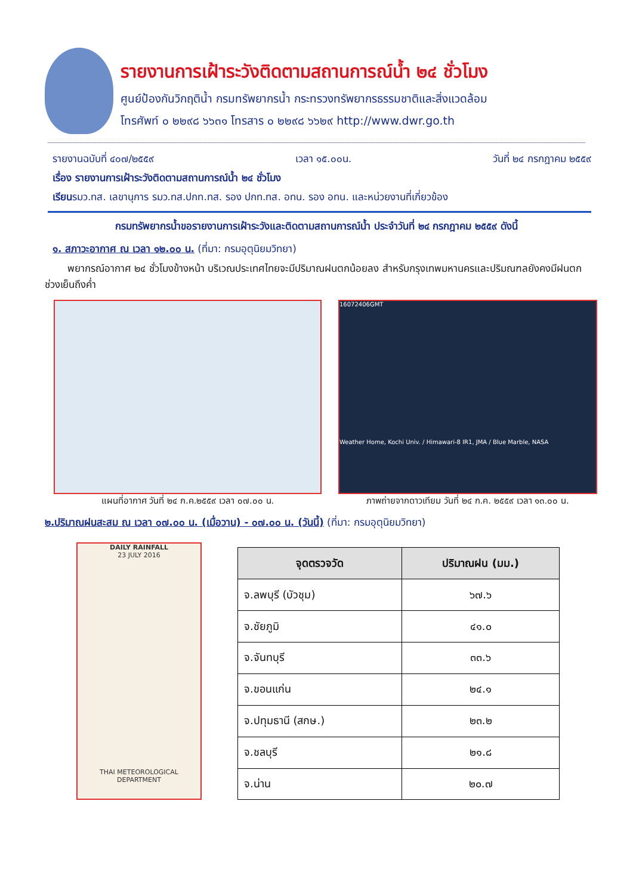รายงานการเฝ้าระวังติดตามสถานการณ์น้ำ ๒๔ ชั่วโมง
ศูนย์ป้องกันวิกฤติน้ำ กรมทรัพยากรน้ำ กระทรวงทรัพยากรธรรมชาติและสิ่งแวดล้อม
โทรศัพท์ ๐ ๒๒๙๘ ๖๖๓๑ โทรสาร ๐ ๒๒๙๘ ๖๖๒๙ http://www.dwr.go.th
รายงานฉบับที่ ๔๐๗/๒๕๕๙ เวลา ๑๕.๐๐น. วันที่ ๒๔ กรกฎาคม ๒๕๕๙
เรื่อง รายงานการเฝ้าระวังติดตามสถานการณ์น้ำ ๒๔ ชั่วโมง
เรียนรมว.ทส. เลขานุการ รมว.ทส.ปกท.ทส. รอง ปกท.ทส. อทน. รอง อทน. และหน่วยงานที่เกี่ยวข้อง
กรมทรัพยากรน้ำขอรายงานการเฝ้าระวังและติดตามสถานการณ์น้ำ ประจำวันที่ ๒๔ กรกฎาคม ๒๕๕๙ ดังนี้
๑. สภาวะอากาศ ณ เวลา ๑๒.๐๐ น. (ที่มา: กรมอุตุนิยมวิทยา)
พยากรณ์อากาศ ๒๔ ชั่วโมงข้างหน้า บริเวณประเทศไทยจะมีปริมาณฝนตกน้อยลง สำหรับกรุงเทพมหานครและปริมณฑลยังคงมีฝนตกช่วงเย็นถึงค่ำ
แผนที่อากาศ วันที่ ๒๔ ก.ค.๒๕๕๙ เวลา ๐๗.๐๐ น.
16072406GMT
Weather Home, Kochi Univ. / Himawari-8 IR1, JMA / Blue Marble, NASA
ภาพถ่ายจากดาวเทียม วันที่ ๒๔ ก.ค. ๒๕๕๙ เวลา ๑๓.๐๐ น.
๒.ปริมาณฝนสะสม ณ เวลา ๐๗.๐๐ น. (เมื่อวาน) - ๐๗.๐๐ น. (วันนี้) (ที่มา: กรมอุตุนิยมวิทยา)
DAILY RAINFALL
23 JULY 2016
THAI METEOROLOGICAL DEPARTMENT
| จุดตรวจวัด | ปริมาณฝน (มม.) |
| --- | --- |
| จ.ลพบุรี (บัวชุม) | ๖๗.๖ |
| จ.ชัยภูมิ | ๔๑.๐ |
| จ.จันทบุรี | ๓๓.๖ |
| จ.ขอนแก่น | ๒๔.๑ |
| จ.ปทุมธานี (สกษ.) | ๒๓.๒ |
| จ.ชลบุรี | ๒๑.๘ |
| จ.น่าน | ๒๐.๗ |